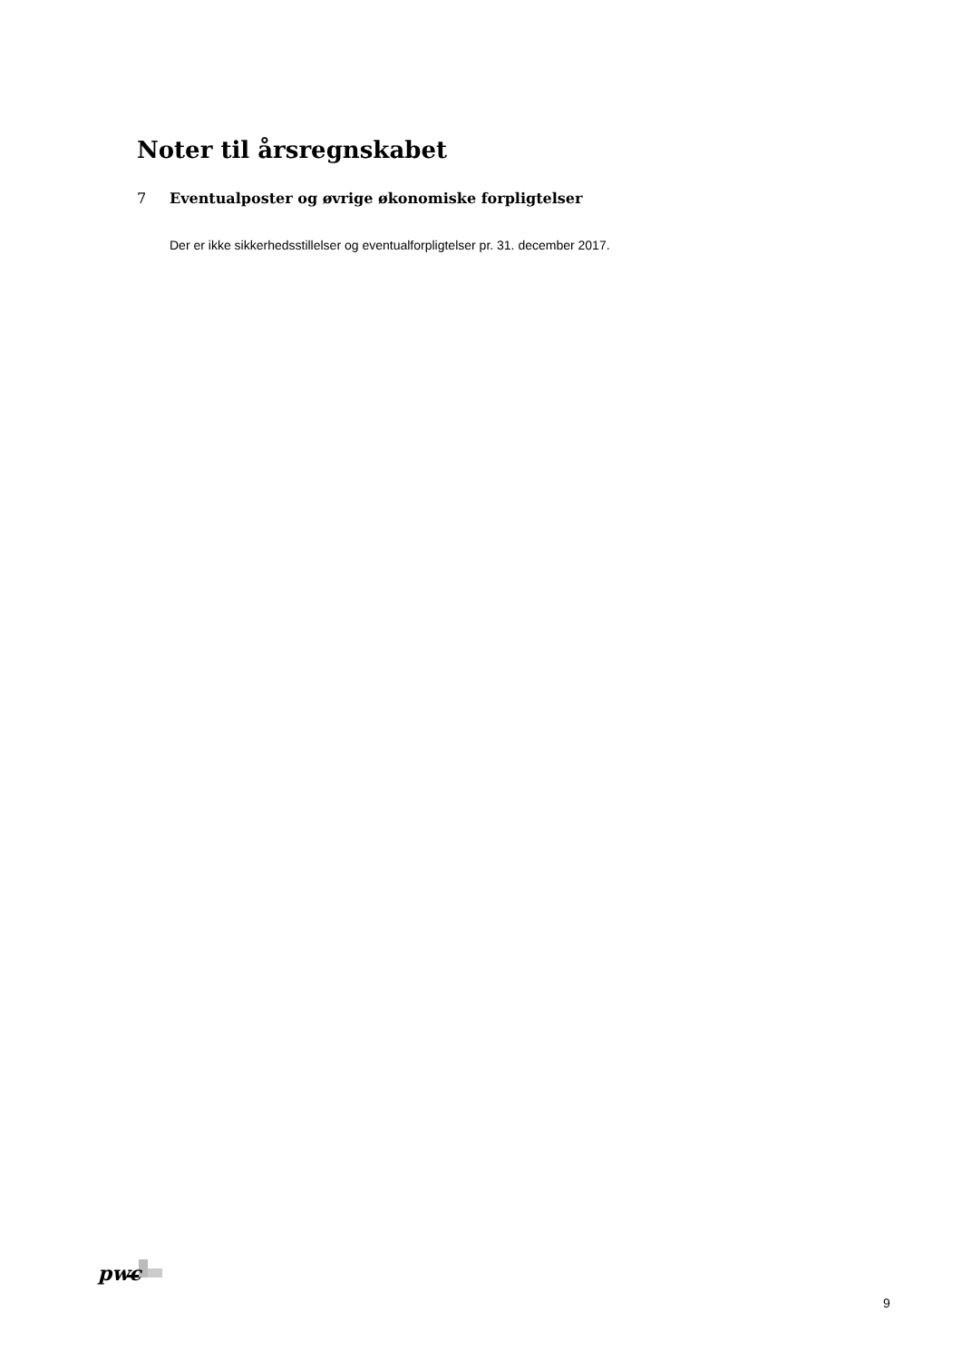Noter til årsregnskabet
7 Eventualposter og øvrige økonomiske forpligtelser
Der er ikke sikkerhedsstillelser og eventualforpligtelser pr. 31. december 2017.
pwc
9